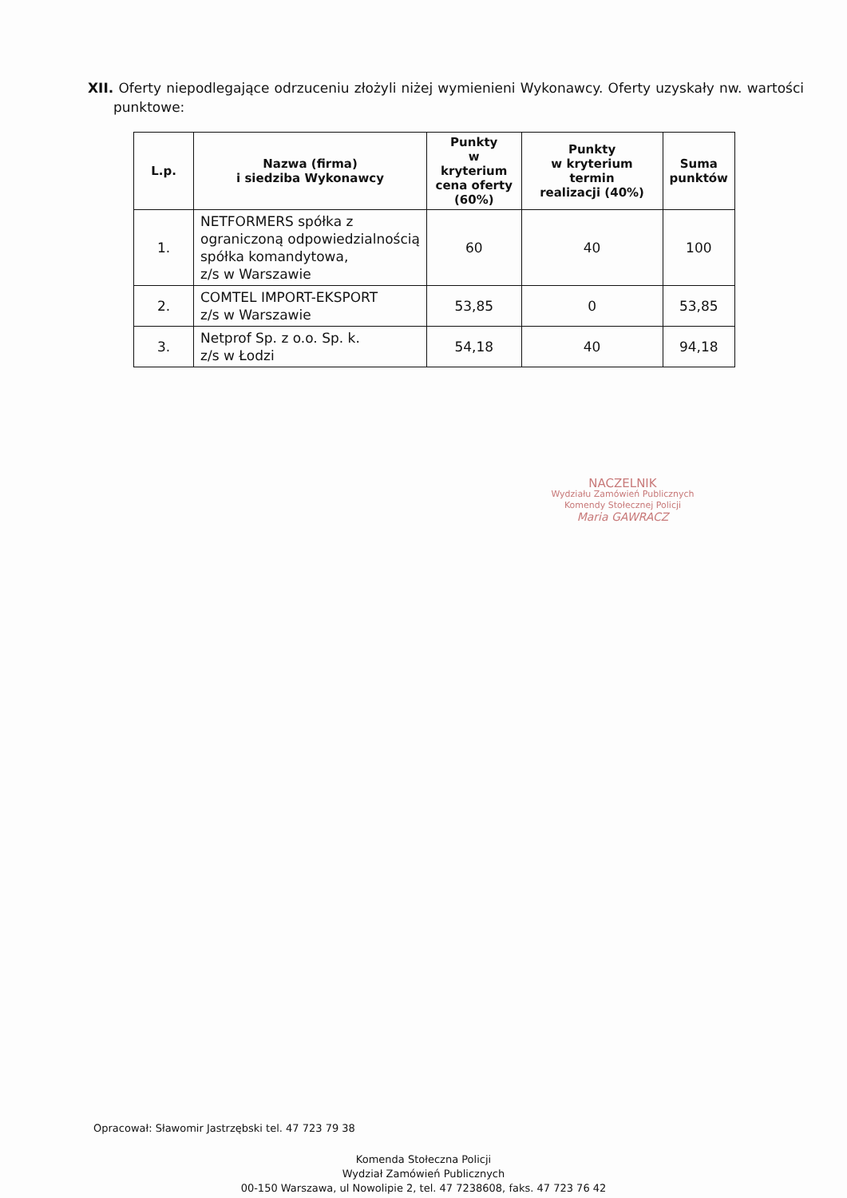XII. Oferty niepodlegające odrzuceniu złożyli niżej wymienieni Wykonawcy. Oferty uzyskały nw. wartości punktowe:
| L.p. | Nazwa (firma) i siedziba Wykonawcy | Punkty w kryterium cena oferty (60%) | Punkty w kryterium termin realizacji (40%) | Suma punktów |
| --- | --- | --- | --- | --- |
| 1. | NETFORMERS spółka z ograniczoną odpowiedzialnością spółka komandytowa, z/s w Warszawie | 60 | 40 | 100 |
| 2. | COMTEL IMPORT-EKSPORT z/s w Warszawie | 53,85 | 0 | 53,85 |
| 3. | Netprof Sp. z o.o. Sp. k. z/s w Łodzi | 54,18 | 40 | 94,18 |
NACZELNIK
Wydziału Zamówień Publicznych
Komendy Stołecznej Policji
Maria GAWRACZ
Opracował: Sławomir Jastrzębski tel. 47 723 79 38
Komenda Stołeczna Policji
Wydział Zamówień Publicznych
00-150 Warszawa, ul Nowolipie 2, tel. 47 7238608, faks. 47 723 76 42